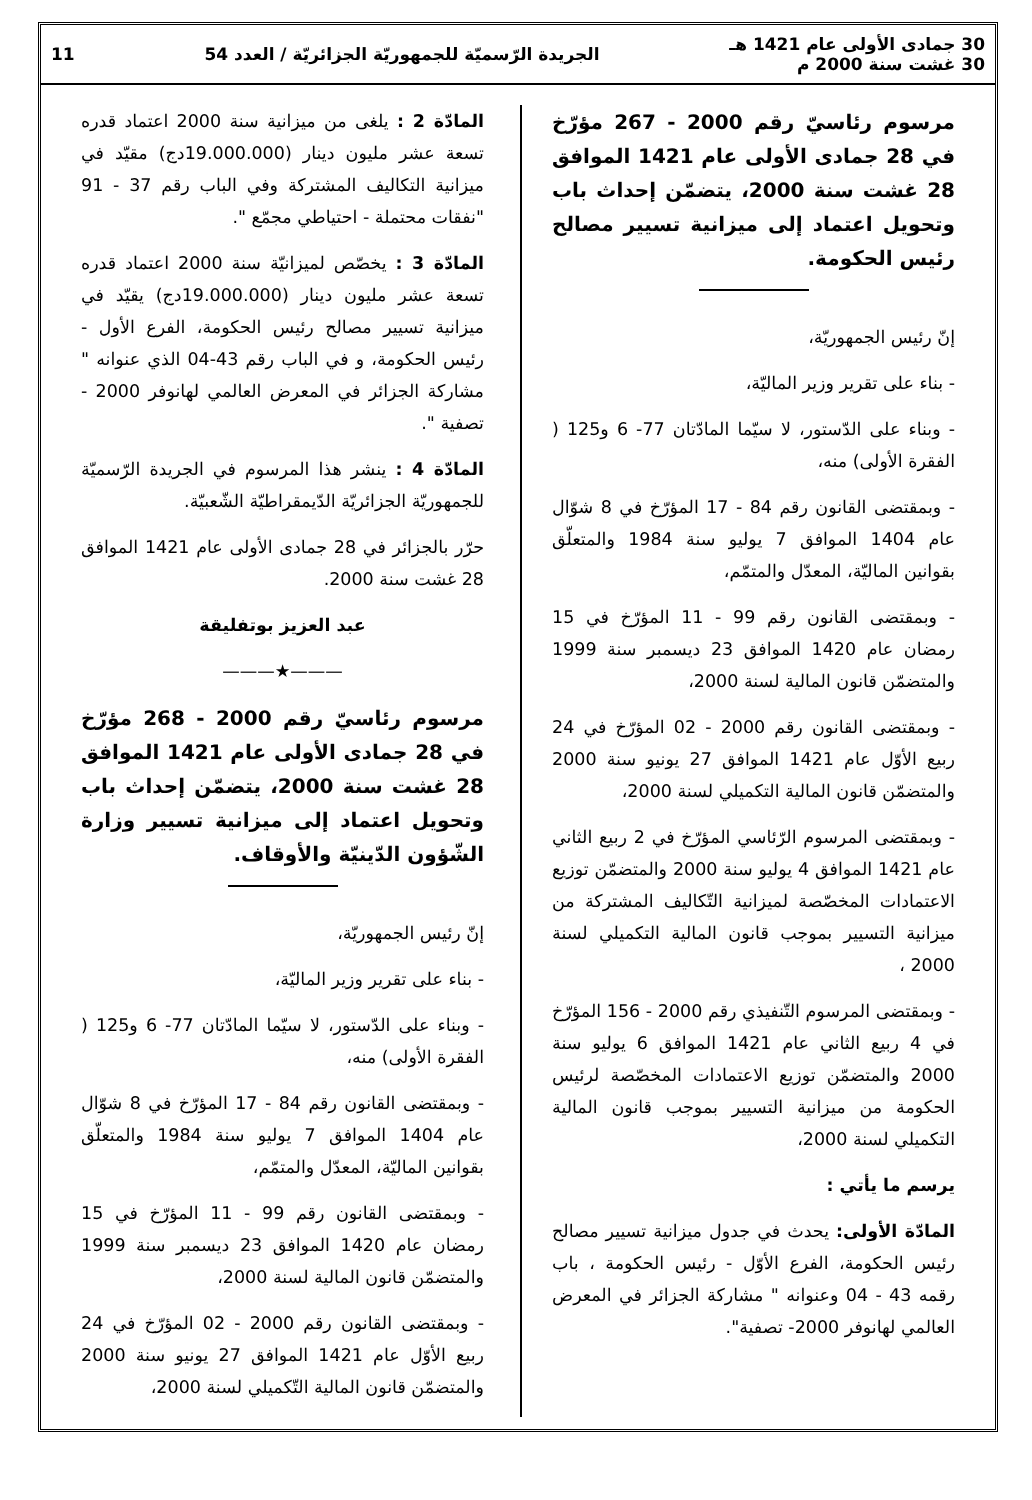30 جمادى الأولى عام 1421 هـ
30 غشت سنة 2000 م
الجريدة الرّسميّة للجمهوريّة الجزائريّة / العدد 54
11
مرسوم رئاسيّ رقم 2000 - 267 مؤرّخ في 28 جمادى الأولى عام 1421 الموافق 28 غشت سنة 2000، يتضمّن إحداث باب وتحويل اعتماد إلى ميزانية تسيير مصالح رئيس الحكومة.
إنّ رئيس الجمهوريّة،
- بناء على تقرير وزير الماليّة،
- وبناء على الدّستور، لا سيّما المادّتان 77- 6 و125 ( الفقرة الأولى) منه،
- وبمقتضى القانون رقم 84 - 17 المؤرّخ في 8 شوّال عام 1404 الموافق 7 يوليو سنة 1984 والمتعلّق بقوانين الماليّة، المعدّل والمتمّم،
- وبمقتضى القانون رقم 99 - 11 المؤرّخ في 15 رمضان عام 1420 الموافق 23 ديسمبر سنة 1999 والمتضمّن قانون المالية لسنة 2000،
- وبمقتضى القانون رقم 2000 - 02 المؤرّخ في 24 ربيع الأوّل عام 1421 الموافق 27 يونيو سنة 2000 والمتضمّن قانون المالية التكميلي لسنة 2000،
- وبمقتضى المرسوم الرّئاسي المؤرّخ في 2 ربيع الثاني عام 1421 الموافق 4 يوليو سنة 2000 والمتضمّن توزيع الاعتمادات المخصّصة لميزانية التّكاليف المشتركة من ميزانية التسيير بموجب قانون المالية التكميلي لسنة 2000 ،
- وبمقتضى المرسوم التّنفيذي رقم 2000 - 156 المؤرّخ في 4 ربيع الثاني عام 1421 الموافق 6 يوليو سنة 2000 والمتضمّن توزيع الاعتمادات المخصّصة لرئيس الحكومة من ميزانية التسيير بموجب قانون المالية التكميلي لسنة 2000،
يرسم ما يأتي :
المادّة الأولى: يحدث في جدول ميزانية تسيير مصالح رئيس الحكومة، الفرع الأوّل - رئيس الحكومة ، باب رقمه 43 - 04 وعنوانه " مشاركة الجزائر في المعرض العالمي لهانوفر 2000- تصفية".
المادّة 2 : يلغى من ميزانية سنة 2000 اعتماد قدره تسعة عشر مليون دينار (19.000.000دج) مقيّد في ميزانية التكاليف المشتركة وفي الباب رقم 37 - 91 "نفقات محتملة - احتياطي مجمّع ".
المادّة 3 : يخصّص لميزانيّة سنة 2000 اعتماد قدره تسعة عشر مليون دينار (19.000.000دج) يقيّد في ميزانية تسيير مصالح رئيس الحكومة، الفرع الأول - رئيس الحكومة، و في الباب رقم 43-04 الذي عنوانه " مشاركة الجزائر في المعرض العالمي لهانوفر 2000 - تصفية ".
المادّة 4 : ينشر هذا المرسوم في الجريدة الرّسميّة للجمهوريّة الجزائريّة الدّيمقراطيّة الشّعبيّة.
حرّر بالجزائر في 28 جمادى الأولى عام 1421 الموافق 28 غشت سنة 2000.
عبد العزيز بوتفليقة
———★———
مرسوم رئاسيّ رقم 2000 - 268 مؤرّخ في 28 جمادى الأولى عام 1421 الموافق 28 غشت سنة 2000، يتضمّن إحداث باب وتحويل اعتماد إلى ميزانية تسيير وزارة الشّؤون الدّينيّة والأوقاف.
إنّ رئيس الجمهوريّة،
- بناء على تقرير وزير الماليّة،
- وبناء على الدّستور، لا سيّما المادّتان 77- 6 و125 ( الفقرة الأولى) منه،
- وبمقتضى القانون رقم 84 - 17 المؤرّخ في 8 شوّال عام 1404 الموافق 7 يوليو سنة 1984 والمتعلّق بقوانين الماليّة، المعدّل والمتمّم،
- وبمقتضى القانون رقم 99 - 11 المؤرّخ في 15 رمضان عام 1420 الموافق 23 ديسمبر سنة 1999 والمتضمّن قانون المالية لسنة 2000،
- وبمقتضى القانون رقم 2000 - 02 المؤرّخ في 24 ربيع الأوّل عام 1421 الموافق 27 يونيو سنة 2000 والمتضمّن قانون المالية التّكميلي لسنة 2000،